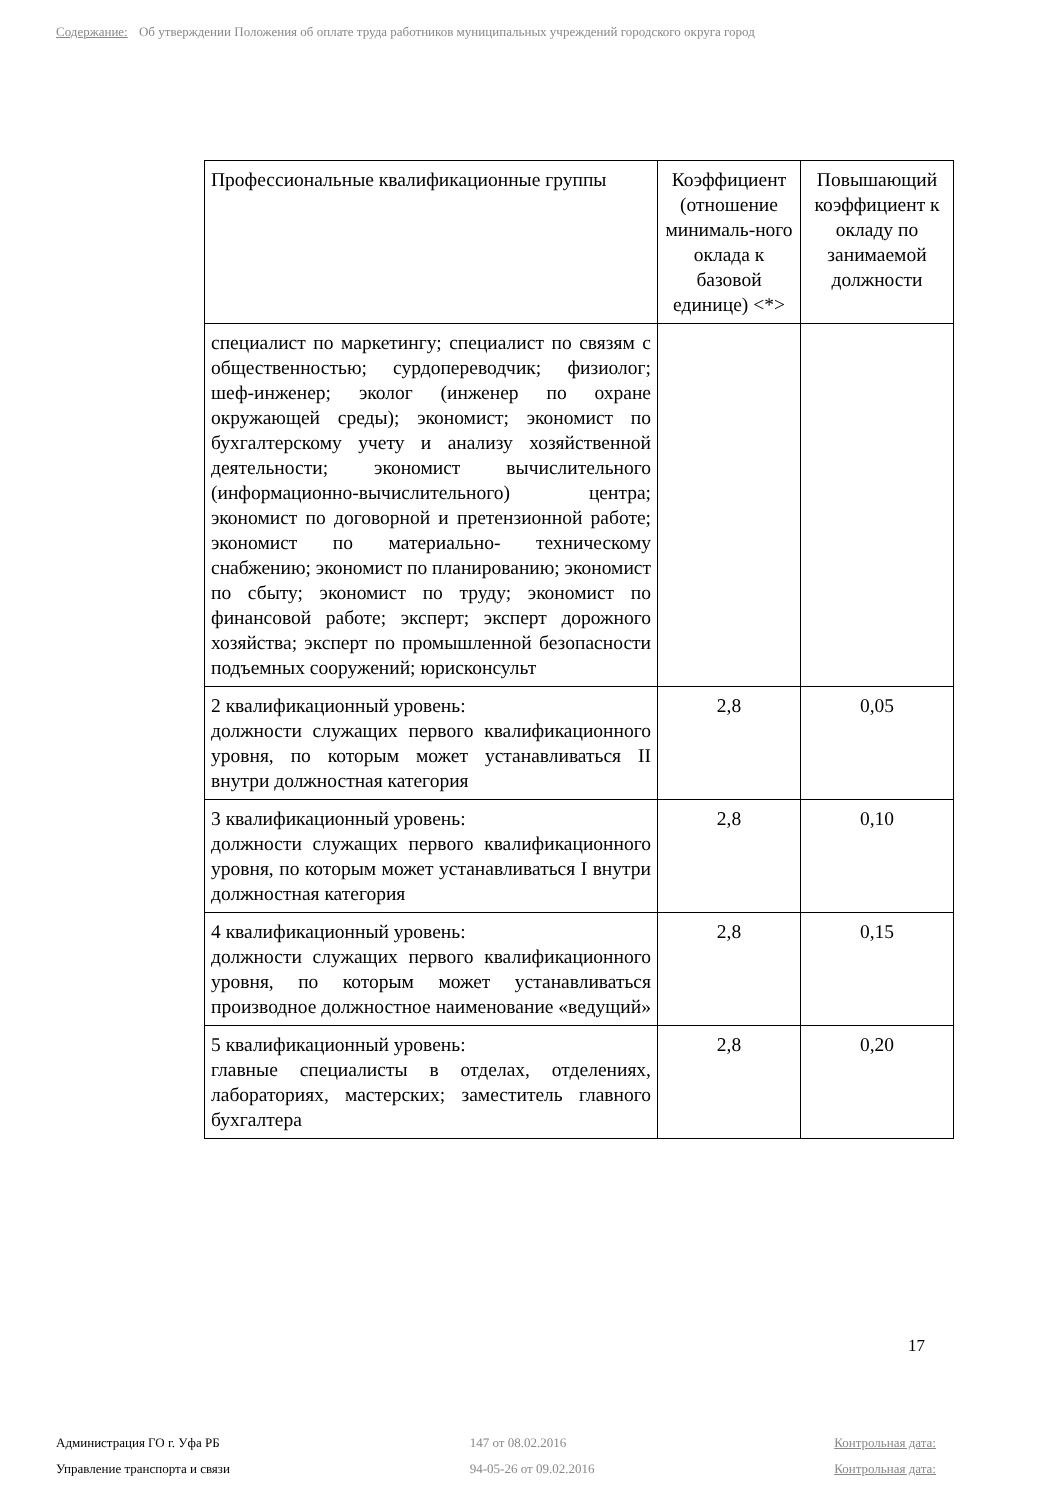Содержание: Об утверждении Положения об оплате труда работников муниципальных учреждений городского округа город
| Профессиональные квалификационные группы | Коэффициент (отношение минималь-ного оклада к базовой единице) <*> | Повышающий коэффициент к окладу по занимаемой должности |
| --- | --- | --- |
| специалист по маркетингу; специалист по связям с общественностью; сурдопереводчик; физиолог; шеф-инженер; эколог (инженер по охране окружающей среды); экономист; экономист по бухгалтерскому учету и анализу хозяйственной деятельности; экономист вычислительного (информационно-вычислительного) центра; экономист по договорной и претензионной работе; экономист по материально- техническому снабжению; экономист по планированию; экономист по сбыту; экономист по труду; экономист по финансовой работе; эксперт; эксперт дорожного хозяйства; эксперт по промышленной безопасности подъемных сооружений; юрисконсульт | | |
| 2 квалификационный уровень: должности служащих первого квалификационного уровня, по которым может устанавливаться II внутри должностная категория | 2,8 | 0,05 |
| 3 квалификационный уровень: должности служащих первого квалификационного уровня, по которым может устанавливаться I внутри должностная категория | 2,8 | 0,10 |
| 4 квалификационный уровень: должности служащих первого квалификационного уровня, по которым может устанавливаться производное должностное наименование «ведущий» | 2,8 | 0,15 |
| 5 квалификационный уровень: главные специалисты в отделах, отделениях, лабораториях, мастерских; заместитель главного бухгалтера | 2,8 | 0,20 |
17
Администрация ГО г. Уфа РБ
Управление транспорта и связи
147 от 08.02.2016
94-05-26 от 09.02.2016
Контрольная дата:
Контрольная дата: